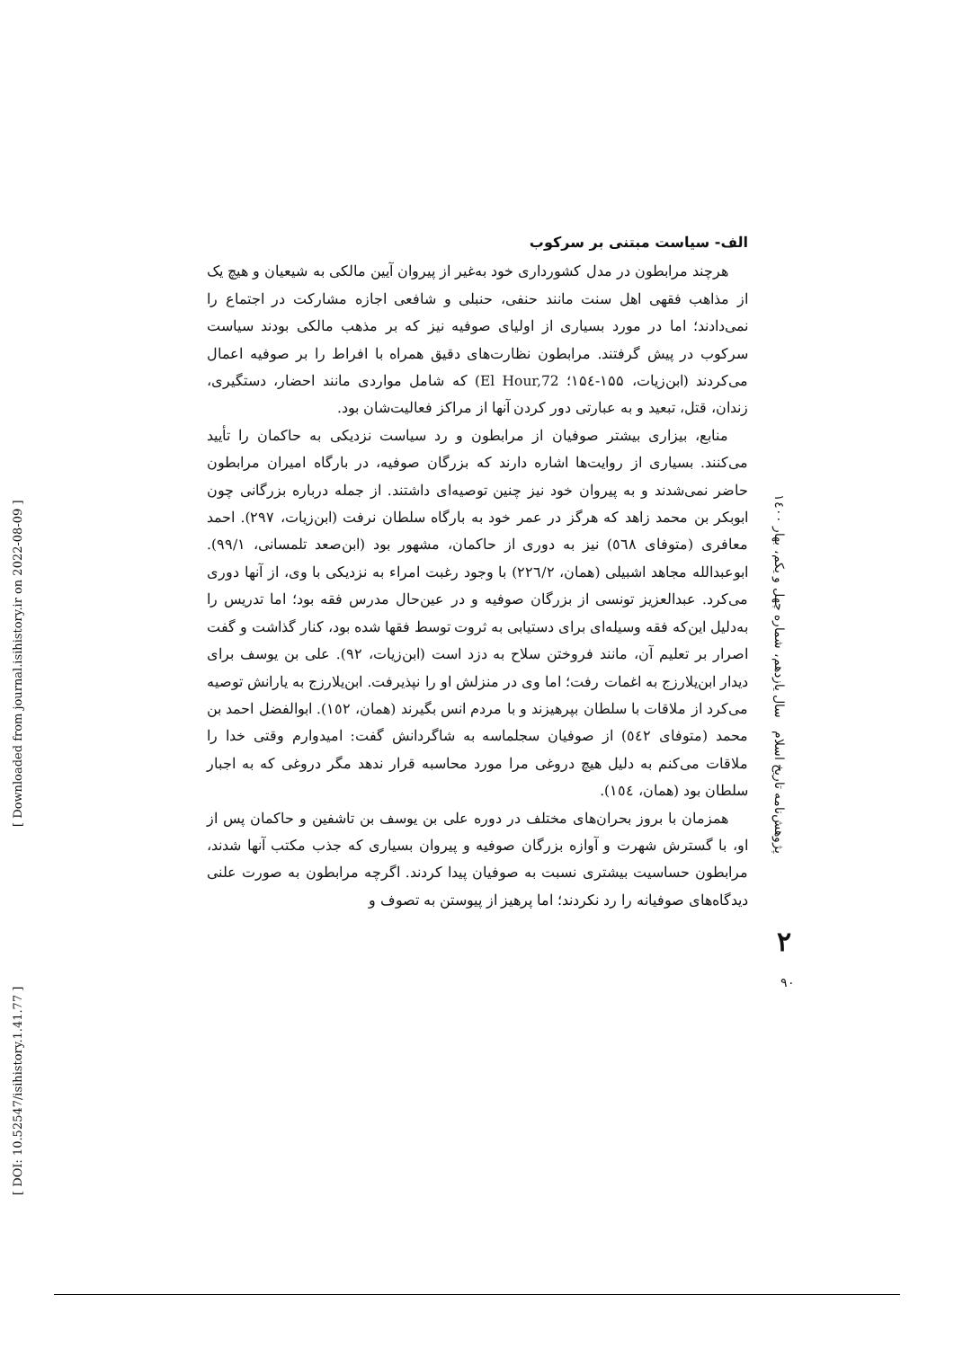[ Downloaded from journal.isihistory.ir on 2022-08-09 ]
[ DOI: 10.52547/isihistory.1.41.77 ]
الف- سیاست مبتنی بر سرکوب
هرچند مرابطون در مدل کشورداری خود به‌غیر از پیروان آیین مالکی به شیعیان و هیچ یک از مذاهب فقهی اهل سنت مانند حنفی، حنبلی و شافعی اجازه مشارکت در اجتماع را نمی‌دادند؛ اما در مورد بسیاری از اولیای صوفیه نیز که بر مذهب مالکی بودند سیاست سرکوب در پیش گرفتند. مرابطون نظارت‌های دقیق همراه با افراط را بر صوفیه اعمال می‌کردند (ابن‌زیات، ۱۵۵-۱۵٤؛ El Hour,72) که شامل مواردی مانند احضار، دستگیری، زندان، قتل، تبعید و به عبارتی دور کردن آنها از مراکز فعالیت‌شان بود.
منابع، بیزاری بیشتر صوفیان از مرابطون و رد سیاست نزدیکی به حاکمان را تأیید می‌کنند. بسیاری از روایت‌ها اشاره دارند که بزرگان صوفیه، در بارگاه امیران مرابطون حاضر نمی‌شدند و به پیروان خود نیز چنین توصیه‌ای داشتند. از جمله درباره بزرگانی چون ابوبکر بن محمد زاهد که هرگز در عمر خود به بارگاه سلطان نرفت (ابن‌زیات، ۲۹۷). احمد معافری (متوفای ٥٦٨) نیز به دوری از حاکمان، مشهور بود (ابن‌صعد تلمسانی، ۹۹/۱). ابوعبدالله مجاهد اشبیلی (همان، ۲۲٦/۲) با وجود رغبت امراء به نزدیکی با وی، از آنها دوری می‌کرد. عبدالعزیز تونسی از بزرگان صوفیه و در عین‌حال مدرس فقه بود؛ اما تدریس را به‌دلیل این‌که فقه وسیله‌ای برای دستیابی به ثروت توسط فقها شده بود، کنار گذاشت و گفت اصرار بر تعلیم آن، مانند فروختن سلاح به دزد است (ابن‌زیات، ۹۲). علی بن یوسف برای دیدار ابن‌یلارزج به اغمات رفت؛ اما وی در منزلش او را نپذیرفت. ابن‌یلارزج به یارانش توصیه می‌کرد از ملاقات با سلطان بپرهیزند و با مردم انس بگیرند (همان، ۱٥۲). ابوالفضل احمد بن محمد (متوفای ٥٤۲) از صوفیان سجلماسه به شاگردانش گفت: امیدوارم وقتی خدا را ملاقات می‌کنم به دلیل هیچ دروغی مرا مورد محاسبه قرار ندهد مگر دروغی که به اجبار سلطان بود (همان، ۱٥٤).
همزمان با بروز بحران‌های مختلف در دوره علی بن یوسف بن تاشفین و حاکمان پس از او، با گسترش شهرت و آوازه بزرگان صوفیه و پیروان بسیاری که جذب مکتب آنها شدند، مرابطون حساسیت بیشتری نسبت به صوفیان پیدا کردند. اگرچه مرابطون به صورت علنی دیدگاه‌های صوفیانه را رد نکردند؛ اما پرهیز از پیوستن به تصوف و
پژوهش‌نامه تاریخ اسلام سال یازدهم، شماره چهل و یکم، بهار ۱٤۰۰
۲
۹۰